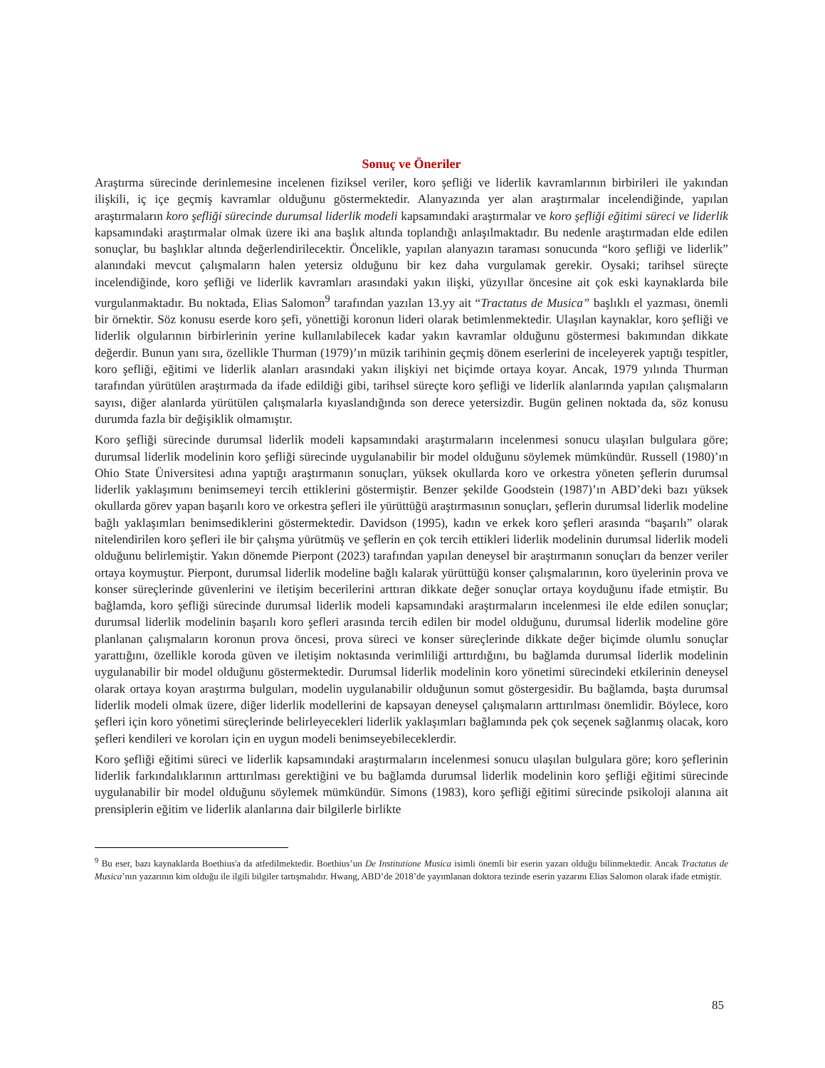Sonuç ve Öneriler
Araştırma sürecinde derinlemesine incelenen fiziksel veriler, koro şefliği ve liderlik kavramlarının birbirileri ile yakından ilişkili, iç içe geçmiş kavramlar olduğunu göstermektedir. Alanyazında yer alan araştırmalar incelendiğinde, yapılan araştırmaların koro şefliği sürecinde durumsal liderlik modeli kapsamındaki araştırmalar ve koro şefliği eğitimi süreci ve liderlik kapsamındaki araştırmalar olmak üzere iki ana başlık altında toplandığı anlaşılmaktadır. Bu nedenle araştırmadan elde edilen sonuçlar, bu başlıklar altında değerlendirilecektir. Öncelikle, yapılan alanyazın taraması sonucunda “koro şefliği ve liderlik” alanındaki mevcut çalışmaların halen yetersiz olduğunu bir kez daha vurgulamak gerekir. Oysaki; tarihsel süreçte incelendiğinde, koro şefliği ve liderlik kavramları arasındaki yakın ilişki, yüzyıllar öncesine ait çok eski kaynaklarda bile vurgulanmaktadır. Bu noktada, Elias Salomon<sup>9</sup> tarafından yazılan 13.yy ait “Tractatus de Musica” başlıklı el yazması, önemli bir örnektir. Söz konusu eserde koro şefi, yönettiği koronun lideri olarak betimlenmektedir. Ulaşılan kaynaklar, koro şefliği ve liderlik olgularının birbirlerinin yerine kullanılabilecek kadar yakın kavramlar olduğunu göstermesi bakımından dikkate değerdir. Bunun yanı sıra, özellikle Thurman (1979)’ın müzik tarihinin geçmiş dönem eserlerini de inceleyerek yaptığı tespitler, koro şefliği, eğitimi ve liderlik alanları arasındaki yakın ilişkiyi net biçimde ortaya koyar. Ancak, 1979 yılında Thurman tarafından yürütülen araştırmada da ifade edildiği gibi, tarihsel süreçte koro şefliği ve liderlik alanlarında yapılan çalışmaların sayısı, diğer alanlarda yürütülen çalışmalarla kıyaslandığında son derece yetersizdir. Bugün gelinen noktada da, söz konusu durumda fazla bir değişiklik olmamıştır.
Koro şefliği sürecinde durumsal liderlik modeli kapsamındaki araştırmaların incelenmesi sonucu ulaşılan bulgulara göre; durumsal liderlik modelinin koro şefliği sürecinde uygulanabilir bir model olduğunu söylemek mümkündür. Russell (1980)’ın Ohio State Üniversitesi adına yaptığı araştırmanın sonuçları, yüksek okullarda koro ve orkestra yöneten şeflerin durumsal liderlik yaklaşımını benimsemeyi tercih ettiklerini göstermiştir. Benzer şekilde Goodstein (1987)’ın ABD’deki bazı yüksek okullarda görev yapan başarılı koro ve orkestra şefleri ile yürüttüğü araştırmasının sonuçları, şeflerin durumsal liderlik modeline bağlı yaklaşımları benimsediklerini göstermektedir. Davidson (1995), kadın ve erkek koro şefleri arasında “başarılı” olarak nitelendirilen koro şefleri ile bir çalışma yürütmüş ve şeflerin en çok tercih ettikleri liderlik modelinin durumsal liderlik modeli olduğunu belirlemiştir. Yakın dönemde Pierpont (2023) tarafından yapılan deneysel bir araştırmanın sonuçları da benzer veriler ortaya koymuştur. Pierpont, durumsal liderlik modeline bağlı kalarak yürüttüğü konser çalışmalarının, koro üyelerinin prova ve konser süreçlerinde güvenlerini ve iletişim becerilerini arttıran dikkate değer sonuçlar ortaya koyduğunu ifade etmiştir. Bu bağlamda, koro şefliği sürecinde durumsal liderlik modeli kapsamındaki araştırmaların incelenmesi ile elde edilen sonuçlar; durumsal liderlik modelinin başarılı koro şefleri arasında tercih edilen bir model olduğunu, durumsal liderlik modeline göre planlanan çalışmaların koronun prova öncesi, prova süreci ve konser süreçlerinde dikkate değer biçimde olumlu sonuçlar yarattığını, özellikle koroda güven ve iletişim noktasında verimliliği arttırdığını, bu bağlamda durumsal liderlik modelinin uygulanabilir bir model olduğunu göstermektedir. Durumsal liderlik modelinin koro yönetimi sürecindeki etkilerinin deneysel olarak ortaya koyan araştırma bulguları, modelin uygulanabilir olduğunun somut göstergesidir. Bu bağlamda, başta durumsal liderlik modeli olmak üzere, diğer liderlik modellerini de kapsayan deneysel çalışmaların arttırılması önemlidir. Böylece, koro şefleri için koro yönetimi süreçlerinde belirleyecekleri liderlik yaklaşımları bağlamında pek çok seçenek sağlanmış olacak, koro şefleri kendileri ve koroları için en uygun modeli benimseyebileceklerdir.
Koro şefliği eğitimi süreci ve liderlik kapsamındaki araştırmaların incelenmesi sonucu ulaşılan bulgulara göre; koro şeflerinin liderlik farkındalıklarının arttırılması gerektiğini ve bu bağlamda durumsal liderlik modelinin koro şefliği eğitimi sürecinde uygulanabilir bir model olduğunu söylemek mümkündür. Simons (1983), koro şefliği eğitimi sürecinde psikoloji alanına ait prensiplerin eğitim ve liderlik alanlarına dair bilgilerle birlikte
<sup>9</sup> Bu eser, bazı kaynaklarda Boethius'a da atfedilmektedir. Boethius’un De Institutione Musica isimli önemli bir eserin yazarı olduğu bilinmektedir. Ancak Tractatus de Musica’nın yazarının kim olduğu ile ilgili bilgiler tartışmalıdır. Hwang, ABD’de 2018’de yayımlanan doktora tezinde eserin yazarını Elias Salomon olarak ifade etmiştir.
85